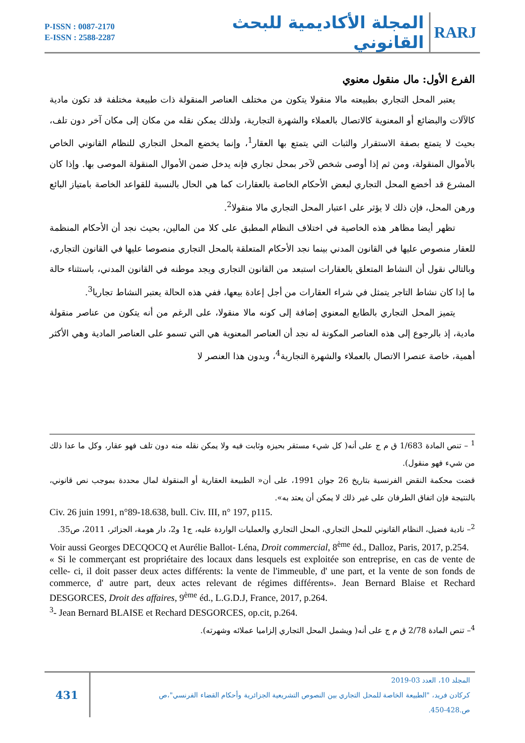P-ISSN : 0087-2170
E-ISSN : 2588-2287
المجلة الأكاديمية للبحث القانوني
RARJ
الفرع الأول: مال منقول معنوي
يعتبر المحل التجاري بطبيعته مالا منقولا يتكون من مختلف العناصر المنقولة ذات طبيعة مختلفة قد تكون مادية كالآلات والبضائع أو المعنوية كالاتصال بالعملاء والشهرة التجارية، ولذلك يمكن نقله من مكان إلى مكان آخر دون تلف، بحيث لا يتمتع بصفة الاستقرار والثبات التي يتمتع بها العقار<sup>1</sup>، وإنما يخضع المحل التجاري للنظام القانوني الخاص بالأموال المنقولة، ومن ثم إذا أوصى شخص لآخر بمحل تجاري فإنه يدخل ضمن الأموال المنقولة الموصى بها. وإذا كان المشرع قد أخضع المحل التجاري لبعض الأحكام الخاصة بالعقارات كما هي الحال بالنسبة للقواعد الخاصة بامتياز البائع ورهن المحل، فإن ذلك لا يؤثر على اعتبار المحل التجاري مالا منقولا<sup>2</sup>.
تظهر أيضا مظاهر هذه الخاصية في اختلاف النظام المطبق على كلا من المالين، بحيث نجد أن الأحكام المنظمة للعقار منصوص عليها في القانون المدني بينما نجد الأحكام المتعلقة بالمحل التجاري منصوصا عليها في القانون التجاري، وبالتالي نقول أن النشاط المتعلق بالعقارات استبعد من القانون التجاري ويجد موطنه في القانون المدني، باستثناء حالة ما إذا كان نشاط التاجر يتمثل في شراء العقارات من أجل إعادة بيعها، ففي هذه الحالة يعتبر النشاط تجاريا<sup>3</sup>.
يتميز المحل التجاري بالطابع المعنوي إضافة إلى كونه مالا منقولا، على الرغم من أنه يتكون من عناصر منقولة مادية، إذ بالرجوع إلى هذه العناصر المكونة له نجد أن العناصر المعنوية هي التي تسمو على العناصر المادية وهي الأكثر أهمية، خاصة عنصرا الاتصال بالعملاء والشهرة التجارية<sup>4</sup>، وبدون هذا العنصر لا
<sup>1</sup> – تنص المادة 1/683 ق م ج على أنه( كل شيء مستقر بحيزه وثابت فيه ولا يمكن نقله منه دون تلف فهو عقار، وكل ما عدا ذلك من شيء فهو منقول).
قضت محكمة النقض الفرنسية بتاريخ 26 جوان 1991، على أن« الطبيعة العقارية أو المنقولة لمال محددة بموجب نص قانوني، بالنتيجة فإن اتفاق الطرفان على غير ذلك لا يمكن أن يعتد به».
Civ. 26 juin 1991, n°89-18.638, bull. Civ. III, n° 197, p115.
<sup>2</sup>– نادية فضيل، النظام القانوني للمحل التجاري، المحل التجاري والعمليات الواردة عليه، ج1 و2، دار هومة، الجزائر، 2011، ص35.
Voir aussi Georges DECQOCQ et Aurélie Ballot- Léna, Droit commercial, 8<sup>ème</sup> éd., Dalloz, Paris, 2017, p.254.
« Si le commerçant est propriétaire des locaux dans lesquels est exploitée son entreprise, en cas de vente de celle- ci, il doit passer deux actes différents: la vente de l'immeuble, d' une part, et la vente de son fonds de commerce, d' autre part, deux actes relevant de régimes différents». Jean Bernard Blaise et Rechard DESGORCES, Droit des affaires, 9<sup>ème</sup> éd., L.G.D.J, France, 2017, p.264.
<sup>3</sup>- Jean Bernard BLAISE et Rechard DESGORCES, op.cit, p.264.
<sup>4</sup>– تنص المادة 2/78 ق م ج على أنه( ويشمل المحل التجاري إلزاميا عملائه وشهرته).
431
المجلد 10، العدد 03-2019
كركادن فريد، "الطبيعة الخاصة للمحل التجاري بين النصوص التشريعية الجزائرية وأحكام القضاء الفرنسي"،ص
ص.428-450.